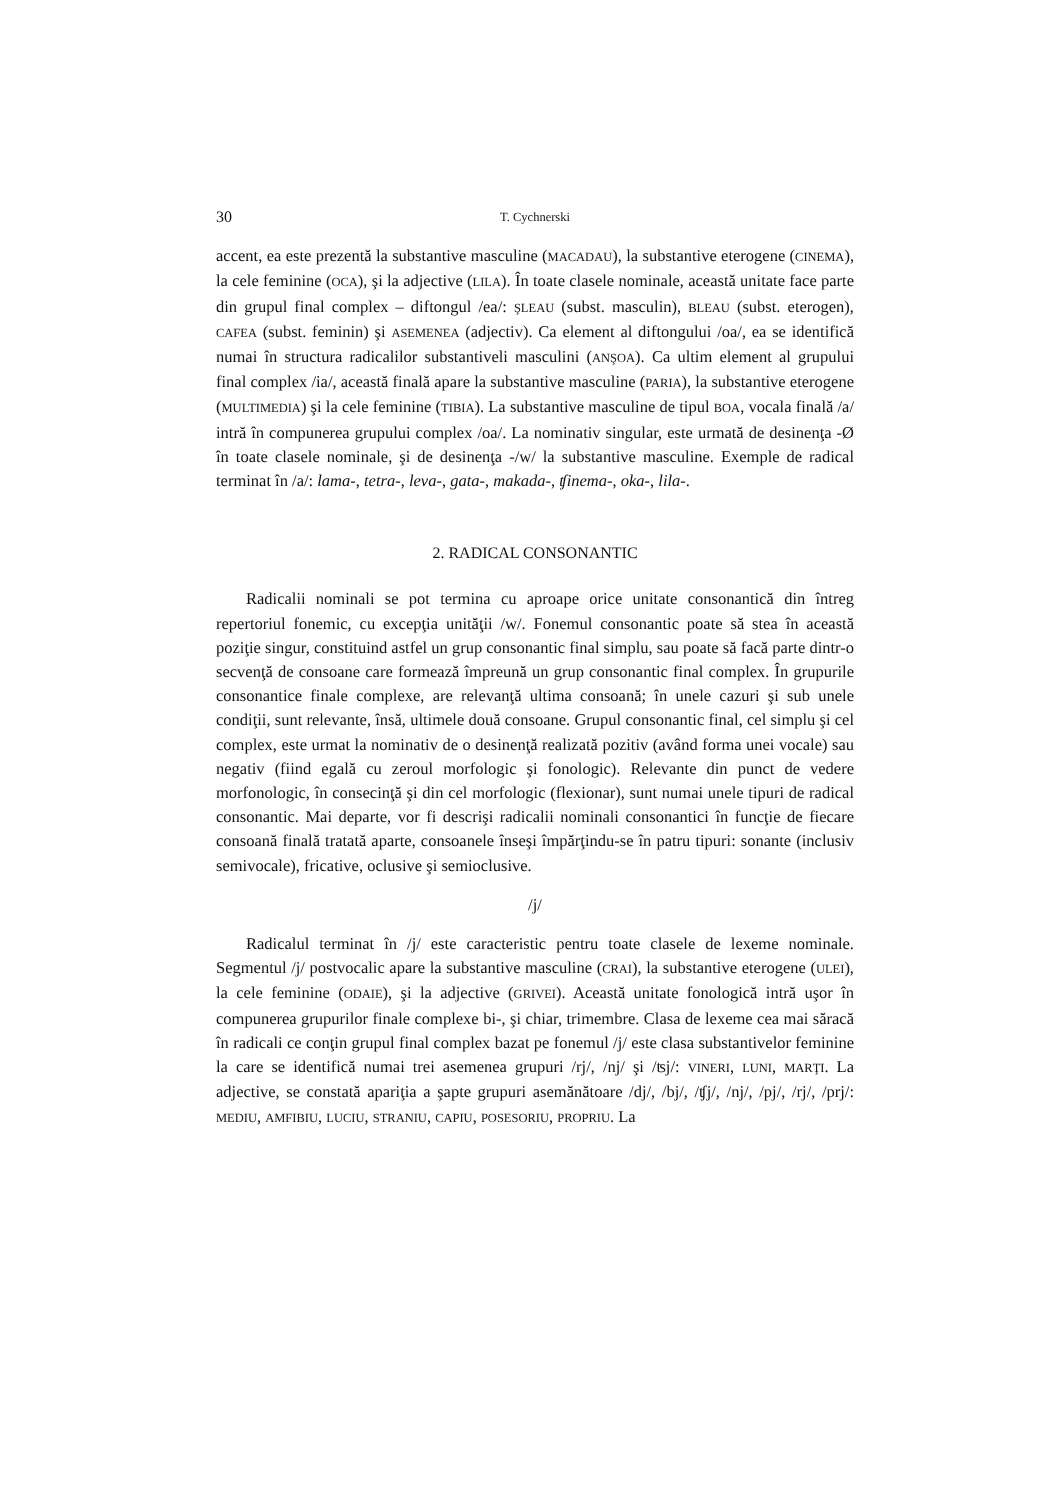30 T. Cychnerski
accent, ea este prezentă la substantive masculine (MACADAU), la substantive eterogene (CINEMA), la cele feminine (OCA), şi la adjective (LILA). În toate clasele nominale, această unitate face parte din grupul final complex – diftongul /ea/: ŞLEAU (subst. masculin), BLEAU (subst. eterogen), CAFEA (subst. feminin) şi ASEMENEA (adjectiv). Ca element al diftongului /oa/, ea se identifică numai în structura radicalilor substantiveli masculini (ANŞOA). Ca ultim element al grupului final complex /ia/, această finală apare la substantive masculine (PARIA), la substantive eterogene (MULTIMEDIA) şi la cele feminine (TIBIA). La substantive masculine de tipul BOA, vocala finală /a/ intră în compunerea grupului complex /oa/. La nominativ singular, este urmată de desinenţa -Ø în toate clasele nominale, şi de desinenţa -/w/ la substantive masculine. Exemple de radical terminat în /a/: lama-, tetra-, leva-, gata-, makada-, ʧinema-, oka-, lila-.
2. RADICAL CONSONANTIC
Radicalii nominali se pot termina cu aproape orice unitate consonantică din întreg repertoriul fonemic, cu excepţia unităţii /w/. Fonemul consonantic poate să stea în această poziţie singur, constituind astfel un grup consonantic final simplu, sau poate să facă parte dintr-o secvenţă de consoane care formează împreună un grup consonantic final complex. În grupurile consonantice finale complexe, are relevanţă ultima consoană; în unele cazuri şi sub unele condiţii, sunt relevante, însă, ultimele două consoane. Grupul consonantic final, cel simplu şi cel complex, este urmat la nominativ de o desinenţă realizată pozitiv (având forma unei vocale) sau negativ (fiind egală cu zeroul morfologic şi fonologic). Relevante din punct de vedere morfonologic, în consecinţă şi din cel morfologic (flexionar), sunt numai unele tipuri de radical consonantic. Mai departe, vor fi descrişi radicalii nominali consonantici în funcţie de fiecare consoană finală tratată aparte, consoanele înseşi împărţindu-se în patru tipuri: sonante (inclusiv semivocale), fricative, oclusive şi semioclusive.
/j/
Radicalul terminat în /j/ este caracteristic pentru toate clasele de lexeme nominale. Segmentul /j/ postvocalic apare la substantive masculine (CRAI), la substantive eterogene (ULEI), la cele feminine (ODAIE), şi la adjective (GRIVEI). Această unitate fonologică intră uşor în compunerea grupurilor finale complexe bi-, şi chiar, trimembre. Clasa de lexeme cea mai săracă în radicali ce conţin grupul final complex bazat pe fonemul /j/ este clasa substantivelor feminine la care se identifică numai trei asemenea grupuri /rj/, /nj/ şi /ʦj/: VINERI, LUNI, MARŢI. La adjective, se constată apariţia a şapte grupuri asemănătoare /dj/, /bj/, /ʧj/, /nj/, /pj/, /rj/, /prj/: MEDIU, AMFIBIU, LUCIU, STRANIU, CAPIU, POSESORIU, PROPRIU. La